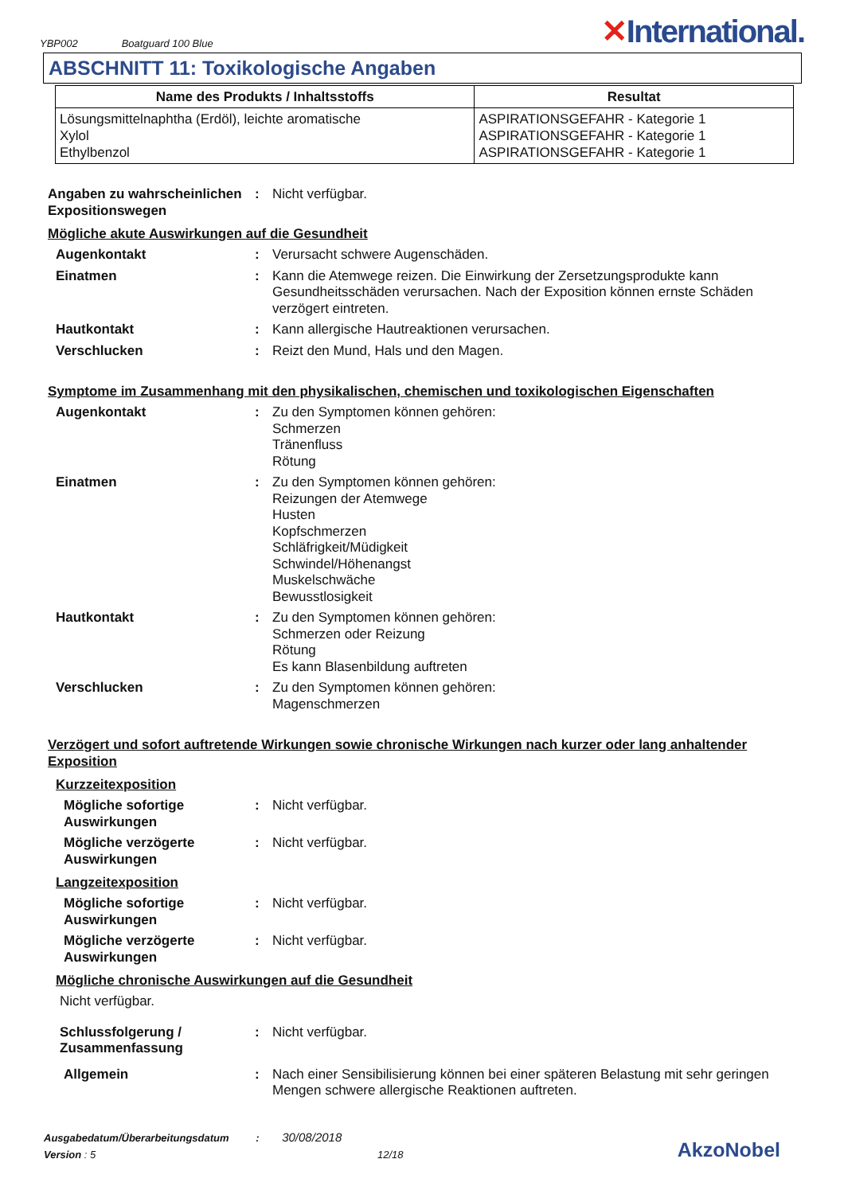YBP002
Boatguard 100 Blue
✕International.
ABSCHNITT 11: Toxikologische Angaben
| Name des Produkts / Inhaltsstoffs | Resultat |
| --- | --- |
| Lösungsmittelnaphtha (Erdöl), leichte aromatische Xylol Ethylbenzol | ASPIRATIONSGEFAHR - Kategorie 1 ASPIRATIONSGEFAHR - Kategorie 1 ASPIRATIONSGEFAHR - Kategorie 1 |
Angaben zu wahrscheinlichen Expositionswegen
: Nicht verfügbar.
Mögliche akute Auswirkungen auf die Gesundheit
Augenkontakt : Verursacht schwere Augenschäden.
Einatmen : Kann die Atemwege reizen. Die Einwirkung der Zersetzungsprodukte kann Gesundheitsschäden verursachen. Nach der Exposition können ernste Schäden verzögert eintreten.
Hautkontakt : Kann allergische Hautreaktionen verursachen.
Verschlucken : Reizt den Mund, Hals und den Magen.
Symptome im Zusammenhang mit den physikalischen, chemischen und toxikologischen Eigenschaften
Augenkontakt : Zu den Symptomen können gehören:
Schmerzen
Tränenfluss
Rötung
Einatmen : Zu den Symptomen können gehören:
Reizungen der Atemwege
Husten
Kopfschmerzen
Schläfrigkeit/Müdigkeit
Schwindel/Höhenangst
Muskelschwäche
Bewusstlosigkeit
Hautkontakt : Zu den Symptomen können gehören:
Schmerzen oder Reizung
Rötung
Es kann Blasenbildung auftreten
Verschlucken : Zu den Symptomen können gehören:
Magenschmerzen
Verzögert und sofort auftretende Wirkungen sowie chronische Wirkungen nach kurzer oder lang anhaltender Exposition
Kurzzeitexposition
Mögliche sofortige Auswirkungen
: Nicht verfügbar.
Mögliche verzögerte Auswirkungen
: Nicht verfügbar.
Langzeitexposition
Mögliche sofortige Auswirkungen
: Nicht verfügbar.
Mögliche verzögerte Auswirkungen
: Nicht verfügbar.
Mögliche chronische Auswirkungen auf die Gesundheit
Nicht verfügbar.
Schlussfolgerung / Zusammenfassung
: Nicht verfügbar.
Allgemein : Nach einer Sensibilisierung können bei einer späteren Belastung mit sehr geringen Mengen schwere allergische Reaktionen auftreten.
Ausgabedatum/Überarbeitungsdatum : 30/08/2018
Version : 5 12/18
AkzoNobel